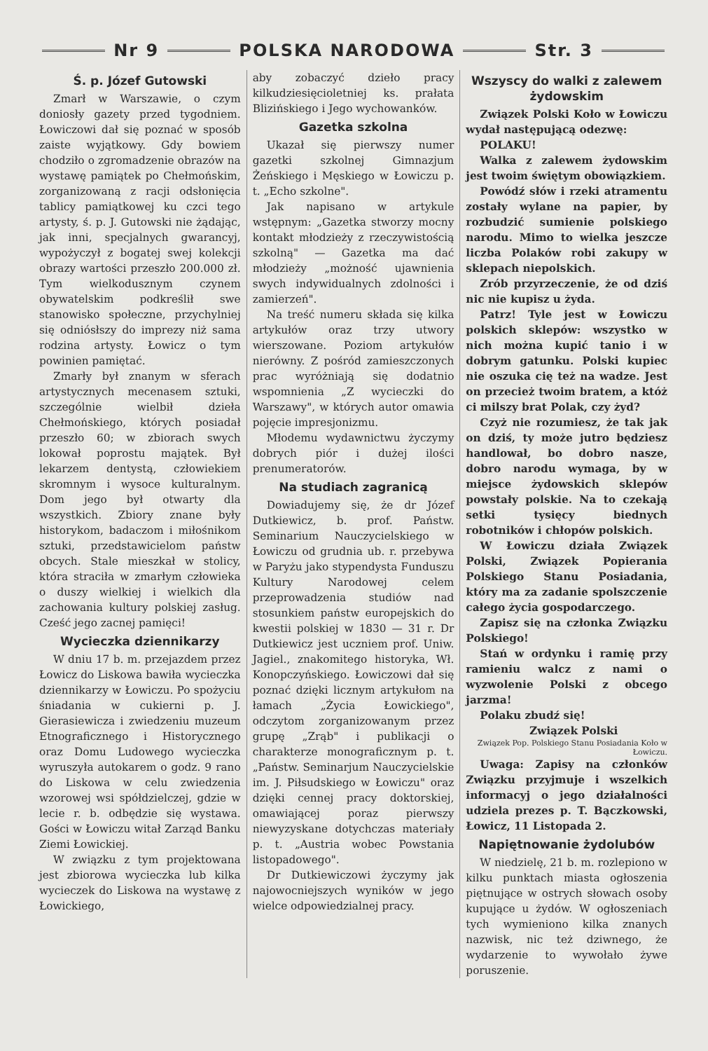Nr 9
POLSKA NARODOWA
Str. 3
Ś. p. Józef Gutowski
Zmarł w Warszawie, o czym doniosły gazety przed tygodniem. Łowiczowi dał się poznać w sposób zaiste wyjątkowy. Gdy bowiem chodziło o zgromadzenie obrazów na wystawę pamiątek po Chełmońskim, zorganizowaną z racji odsłonięcia tablicy pamiątkowej ku czci tego artysty, ś. p. J. Gutowski nie żądając, jak inni, specjalnych gwarancyj, wypożyczył z bogatej swej kolekcji obrazy wartości przeszło 200.000 zł. Tym wielkodusznym czynem obywatelskim podkreślił swe stanowisko społeczne, przychylniej się odniósłszy do imprezy niż sama rodzina artysty. Łowicz o tym powinien pamiętać.
Zmarły był znanym w sferach artystycznych mecenasem sztuki, szczególnie wielbił dzieła Chełmońskiego, których posiadał przeszło 60; w zbiorach swych lokował poprostu majątek. Był lekarzem dentystą, człowiekiem skromnym i wysoce kulturalnym. Dom jego był otwarty dla wszystkich. Zbiory znane były historykom, badaczom i miłośnikom sztuki, przedstawicielom państw obcych. Stale mieszkał w stolicy, która straciła w zmarłym człowieka o duszy wielkiej i wielkich dla zachowania kultury polskiej zasług. Cześć jego zacnej pamięci!
Wycieczka dziennikarzy
W dniu 17 b. m. przejazdem przez Łowicz do Liskowa bawiła wycieczka dziennikarzy w Łowiczu. Po spożyciu śniadania w cukierni p. J. Gierasiewicza i zwiedzeniu muzeum Etnograficznego i Historycznego oraz Domu Ludowego wycieczka wyruszyła autokarem o godz. 9 rano do Liskowa w celu zwiedzenia wzorowej wsi spółdzielczej, gdzie w lecie r. b. odbędzie się wystawa. Gości w Łowiczu witał Zarząd Banku Ziemi Łowickiej.
W związku z tym projektowana jest zbiorowa wycieczka lub kilka wycieczek do Liskowa na wystawę z Łowickiego,
aby zobaczyć dzieło pracy kilkudziesięcioletniej ks. prałata Blizińskiego i Jego wychowanków.
Gazetka szkolna
Ukazał się pierwszy numer gazetki szkolnej Gimnazjum Żeńskiego i Męskiego w Łowiczu p. t. „Echo szkolne".
Jak napisano w artykule wstępnym: „Gazetka stworzy mocny kontakt młodzieży z rzeczywistością szkolną" — Gazetka ma dać młodzieży „możność ujawnienia swych indywidualnych zdolności i zamierzeń".
Na treść numeru składa się kilka artykułów oraz trzy utwory wierszowane. Poziom artykułów nierówny. Z pośród zamieszczonych prac wyróżniają się dodatnio wspomnienia „Z wycieczki do Warszawy", w których autor omawia pojęcie impresjonizmu.
Młodemu wydawnictwu życzymy dobrych piór i dużej ilości prenumeratorów.
Na studiach zagranicą
Dowiadujemy się, że dr Józef Dutkiewicz, b. prof. Państw. Seminarium Nauczycielskiego w Łowiczu od grudnia ub. r. przebywa w Paryżu jako stypendysta Funduszu Kultury Narodowej celem przeprowadzenia studiów nad stosunkiem państw europejskich do kwestii polskiej w 1830 — 31 r. Dr Dutkiewicz jest uczniem prof. Uniw. Jagiel., znakomitego historyka, Wł. Konopczyńskiego. Łowiczowi dał się poznać dzięki licznym artykułom na łamach „Życia Łowickiego", odczytom zorganizowanym przez grupę „Zrąb" i publikacji o charakterze monograficznym p. t. „Państw. Seminarjum Nauczycielskie im. J. Piłsudskiego w Łowiczu" oraz dzięki cennej pracy doktorskiej, omawiającej poraz pierwszy niewyzyskane dotychczas materiały p. t. „Austria wobec Powstania listopadowego".
Dr Dutkiewiczowi życzymy jak najowocniejszych wyników w jego wielce odpowiedzialnej pracy.
Wszyscy do walki z zalewem żydowskim
Związek Polski Koło w Łowiczu wydał następującą odezwę:
POLAKU!
Walka z zalewem żydowskim jest twoim świętym obowiązkiem.
Powódź słów i rzeki atramentu zostały wylane na papier, by rozbudzić sumienie polskiego narodu. Mimo to wielka jeszcze liczba Polaków robi zakupy w sklepach niepolskich.
Zrób przyrzeczenie, że od dziś nic nie kupisz u żyda.
Patrz! Tyle jest w Łowiczu polskich sklepów: wszystko w nich można kupić tanio i w dobrym gatunku. Polski kupiec nie oszuka cię też na wadze. Jest on przecież twoim bratem, a któż ci milszy brat Polak, czy żyd?
Czyż nie rozumiesz, że tak jak on dziś, ty może jutro będziesz handlował, bo dobro nasze, dobro narodu wymaga, by w miejsce żydowskich sklepów powstały polskie. Na to czekają setki tysięcy biednych robotników i chłopów polskich.
W Łowiczu działa Związek Polski, Związek Popierania Polskiego Stanu Posiadania, który ma za zadanie spolszczenie całego życia gospodarczego.
Zapisz się na członka Związku Polskiego!
Stań w ordynku i ramię przy ramieniu walcz z nami o wyzwolenie Polski z obcego jarzma!
Polaku zbudź się!
Związek Polski
Związek Pop. Polskiego Stanu Posiadania Koło w Łowiczu.
Uwaga: Zapisy na członków Związku przyjmuje i wszelkich informacyj o jego działalności udziela prezes p. T. Bączkowski, Łowicz, 11 Listopada 2.
Napiętnowanie żydolubów
W niedzielę, 21 b. m. rozlepiono w kilku punktach miasta ogłoszenia piętnujące w ostrych słowach osoby kupujące u żydów. W ogłoszeniach tych wymieniono kilka znanych nazwisk, nic też dziwnego, że wydarzenie to wywołało żywe poruszenie.